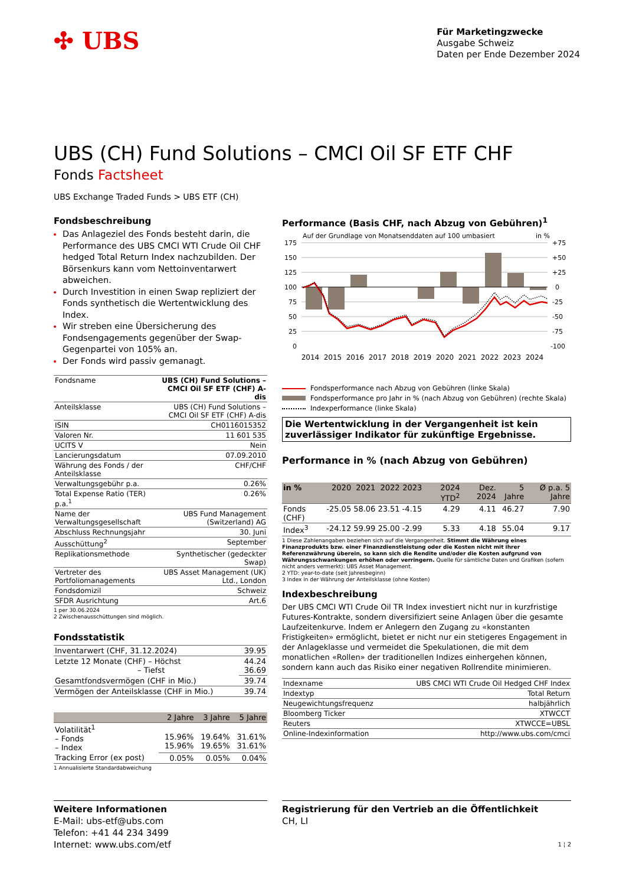✣ UBS
Für Marketingzwecke
Ausgabe Schweiz
Daten per Ende Dezember 2024
UBS (CH) Fund Solutions – CMCI Oil SF ETF CHF
Fonds Factsheet
UBS Exchange Traded Funds > UBS ETF (CH)
Fondsbeschreibung
Das Anlageziel des Fonds besteht darin, die Performance des UBS CMCI WTI Crude Oil CHF hedged Total Return Index nachzubilden. Der Börsenkurs kann vom Nettoinventarwert abweichen.
Durch Investition in einen Swap repliziert der Fonds synthetisch die Wertentwicklung des Index.
Wir streben eine Übersicherung des Fondsengagements gegenüber der Swap-Gegenpartei von 105% an.
Der Fonds wird passiv gemanagt.
| Fondsname | UBS (CH) Fund Solutions – CMCI Oil SF ETF (CHF) A-dis |
| Anteilsklasse | UBS (CH) Fund Solutions – CMCI Oil SF ETF (CHF) A-dis |
| ISIN | CH0116015352 |
| Valoren Nr. | 11 601 535 |
| UCITS V | Nein |
| Lancierungsdatum | 07.09.2010 |
| Währung des Fonds / der Anteilsklasse | CHF/CHF |
| Verwaltungsgebühr p.a. | 0.26% |
| Total Expense Ratio (TER) p.a.<sup>1</sup> | 0.26% |
| Name der Verwaltungsgesellschaft | UBS Fund Management (Switzerland) AG |
| Abschluss Rechnungsjahr | 30. Juni |
| Ausschüttung<sup>2</sup> | September |
| Replikationsmethode | Synthetischer (gedeckter Swap) |
| Vertreter des Portfoliomanagements | UBS Asset Management (UK) Ltd., London |
| Fondsdomizil | Schweiz |
| SFDR Ausrichtung | Art.6 |
1 per 30.06.2024
2 Zwischenausschüttungen sind möglich.
Fondsstatistik
| Inventarwert (CHF, 31.12.2024) | 39.95 |
| Letzte 12 Monate (CHF) – Höchst – Tiefst | 44.24 36.69 |
| Gesamtfondsvermögen (CHF in Mio.) | 39.74 |
| Vermögen der Anteilsklasse (CHF in Mio.) | 39.74 |
| | 2 Jahre | 3 Jahre | 5 Jahre |
| --- | --- | --- | --- |
| Volatilität<sup>1</sup> – Fonds – Index | 15.96% 15.96% | 19.64% 19.65% | 31.61% 31.61% |
| Tracking Error (ex post) | 0.05% | 0.05% | 0.04% |
1 Annualisierte Standardabweichung
Performance (Basis CHF, nach Abzug von Gebühren)<sup>1</sup>
Auf der Grundlage von Monatsenddaten auf 100 umbasiert
in %
175
150
125
100
75
50
25
0
+75
+50
+25
0
-25
-50
-75
-100
2014
2015
2016
2017
2018
2019
2020
2021
2022
2023
2024
Fondsperformance nach Abzug von Gebühren (linke Skala)
Fondsperformance pro Jahr in % (nach Abzug von Gebühren) (rechte Skala)
Indexperformance (linke Skala)
Die Wertentwicklung in der Vergangenheit ist kein zuverlässiger Indikator für zukünftige Ergebnisse.
Performance in % (nach Abzug von Gebühren)
| in % | 2020 | 2021 | 2022 | 2023 | 2024 YTD<sup>2</sup> | Dez. 2024 | 5 Jahre | Ø p.a. 5 Jahre |
| --- | --- | --- | --- | --- | --- | --- | --- | --- |
| Fonds (CHF) | -25.05 | 58.06 | 23.51 | -4.15 | 4.29 | 4.11 | 46.27 | 7.90 |
| Index<sup>3</sup> | -24.12 | 59.99 | 25.00 | -2.99 | 5.33 | 4.18 | 55.04 | 9.17 |
1 Diese Zahlenangaben beziehen sich auf die Vergangenheit. Stimmt die Währung eines Finanzprodukts bzw. einer Finanzdienstleistung oder die Kosten nicht mit ihrer Referenzwährung überein, so kann sich die Rendite und/oder die Kosten aufgrund von Währungsschwankungen erhöhen oder verringern. Quelle für sämtliche Daten und Grafiken (sofern nicht anders vermerkt): UBS Asset Management.
2 YTD: year-to-date (seit Jahresbeginn)
3 Index in der Währung der Anteilsklasse (ohne Kosten)
Indexbeschreibung
Der UBS CMCI WTI Crude Oil TR Index investiert nicht nur in kurzfristige Futures-Kontrakte, sondern diversifiziert seine Anlagen über die gesamte Laufzeitenkurve. Indem er Anlegern den Zugang zu «konstanten Fristigkeiten» ermöglicht, bietet er nicht nur ein stetigeres Engagement in der Anlageklasse und vermeidet die Spekulationen, die mit dem monatlichen «Rollen» der traditionellen Indizes einhergehen können, sondern kann auch das Risiko einer negativen Rollrendite minimieren.
| Indexname | UBS CMCI WTI Crude Oil Hedged CHF Index |
| Indextyp | Total Return |
| Neugewichtungsfrequenz | halbjährlich |
| Bloomberg Ticker | XTWCCT |
| Reuters | XTWCCE=UBSL |
| Online-Indexinformation | http://www.ubs.com/cmci |
Weitere Informationen
E-Mail: ubs-etf@ubs.com
Telefon: +41 44 234 3499
Internet: www.ubs.com/etf
Registrierung für den Vertrieb an die Öffentlichkeit
CH, LI
1 ¦ 2